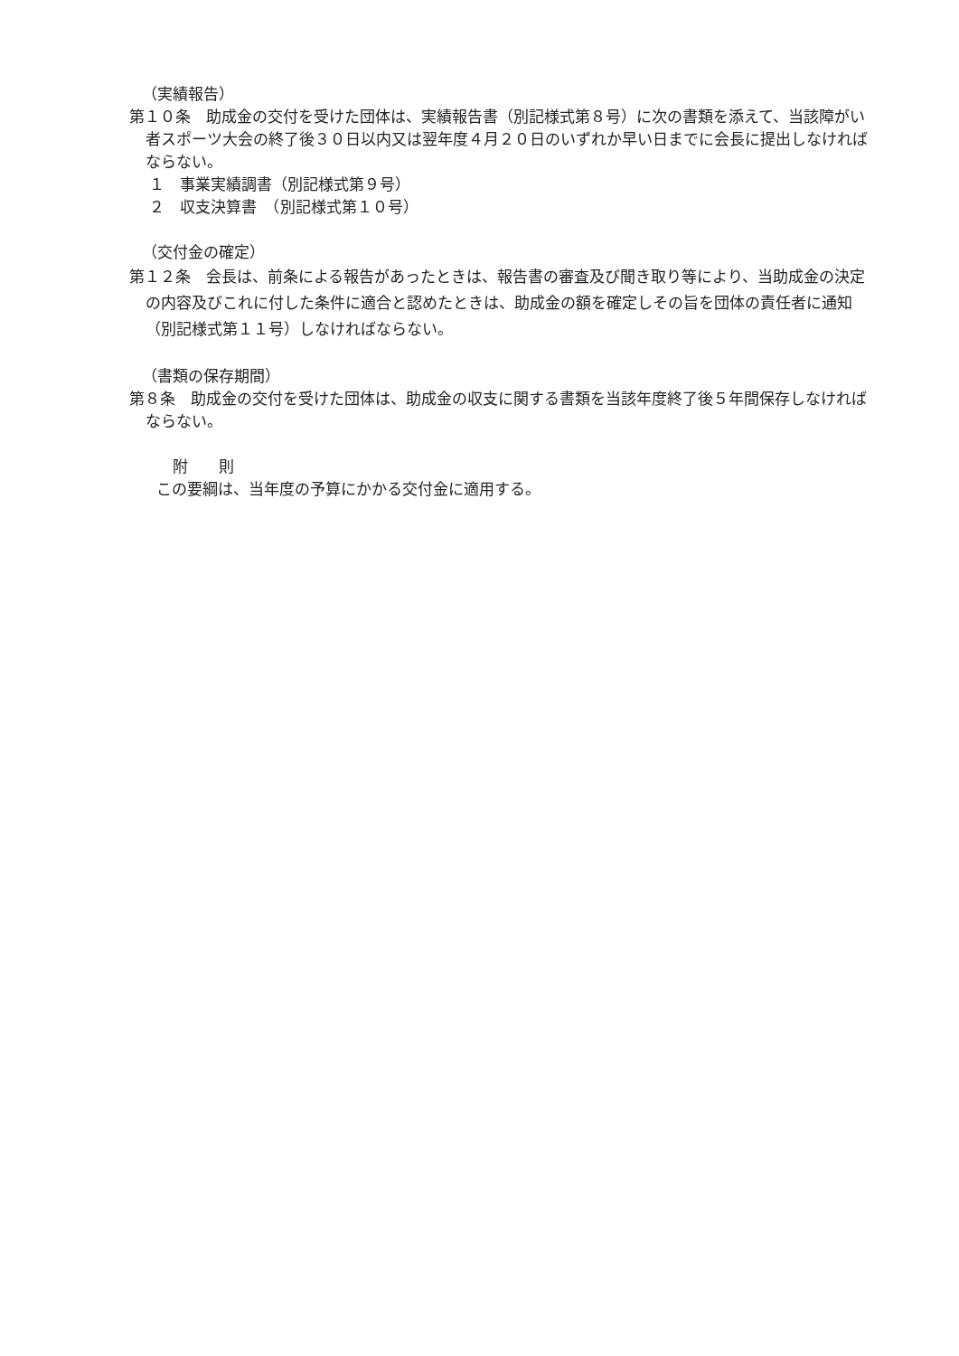（実績報告）
第１０条　助成金の交付を受けた団体は、実績報告書（別記様式第８号）に次の書類を添えて、当該障がい者スポーツ大会の終了後３０日以内又は翌年度４月２０日のいずれか早い日までに会長に提出しなければならない。
１　事業実績調書（別記様式第９号）
２　収支決算書　（別記様式第１０号）
（交付金の確定）
第１２条　会長は、前条による報告があったときは、報告書の審査及び聞き取り等により、当助成金の決定の内容及びこれに付した条件に適合と認めたときは、助成金の額を確定しその旨を団体の責任者に通知（別記様式第１１号）しなければならない。
（書類の保存期間）
第８条　助成金の交付を受けた団体は、助成金の収支に関する書類を当該年度終了後５年間保存しなければならない。
附　　則
この要綱は、当年度の予算にかかる交付金に適用する。